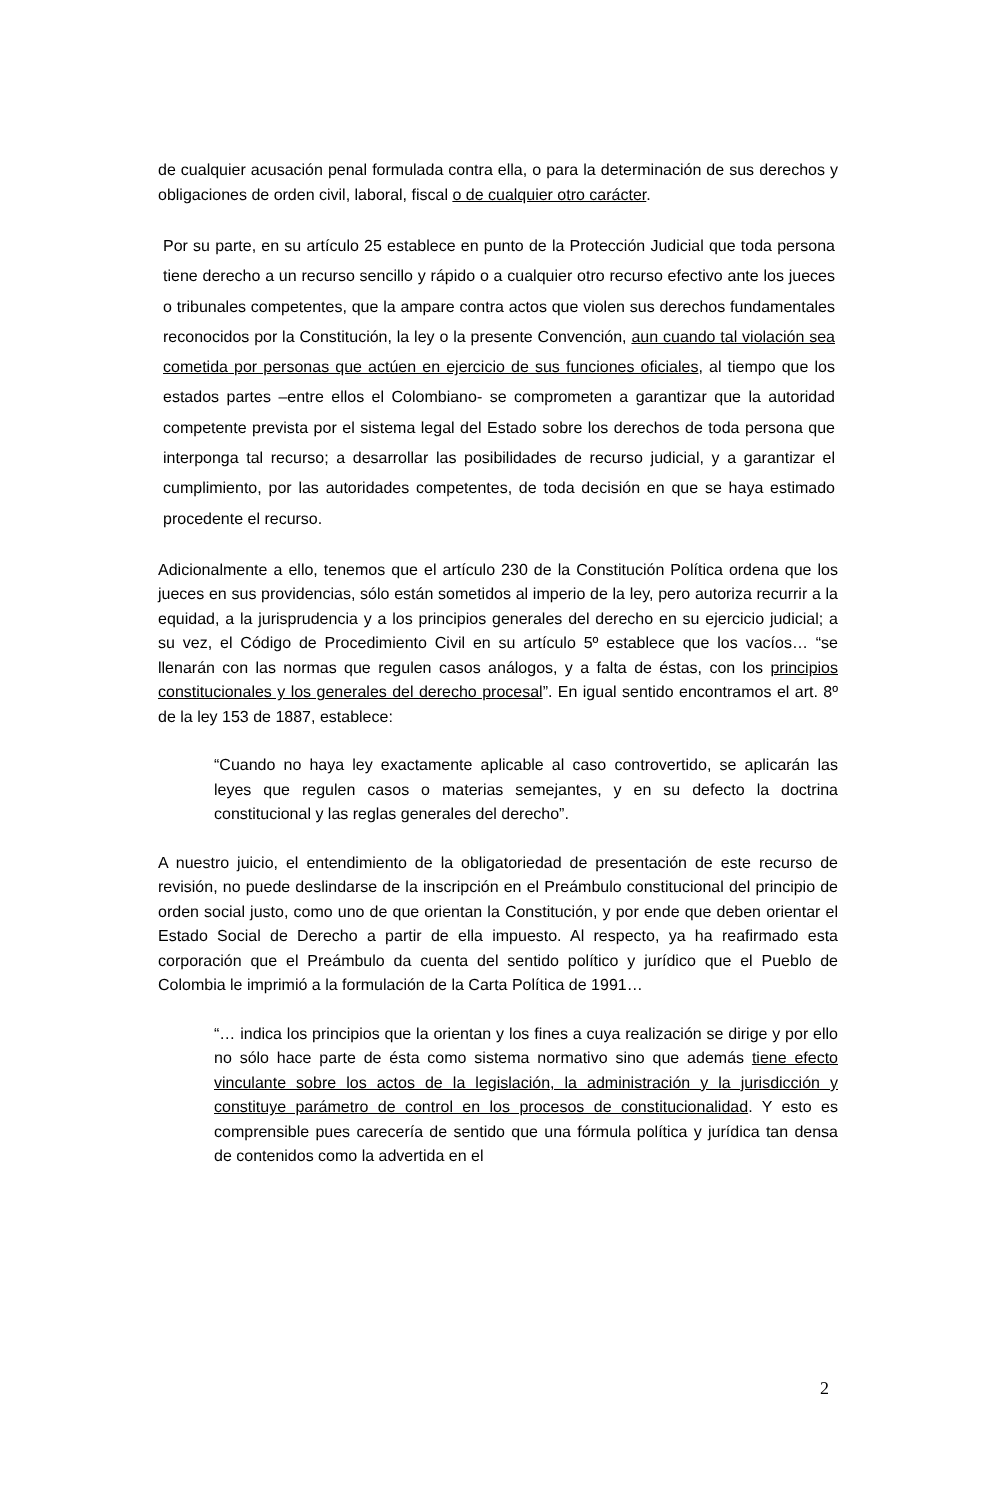de cualquier acusación penal formulada contra ella, o para la determinación de sus derechos y obligaciones de orden civil, laboral, fiscal o de cualquier otro carácter.
Por su parte, en su artículo 25 establece en punto de la Protección Judicial que toda persona tiene derecho a un recurso sencillo y rápido o a cualquier otro recurso efectivo ante los jueces o tribunales competentes, que la ampare contra actos que violen sus derechos fundamentales reconocidos por la Constitución, la ley o la presente Convención, aun cuando tal violación sea cometida por personas que actúen en ejercicio de sus funciones oficiales, al tiempo que los estados partes –entre ellos el Colombiano- se comprometen a garantizar que la autoridad competente prevista por el sistema legal del Estado sobre los derechos de toda persona que interponga tal recurso; a desarrollar las posibilidades de recurso judicial, y a garantizar el cumplimiento, por las autoridades competentes, de toda decisión en que se haya estimado procedente el recurso.
Adicionalmente a ello, tenemos que el artículo 230 de la Constitución Política ordena que los jueces en sus providencias, sólo están sometidos al imperio de la ley, pero autoriza recurrir a la equidad, a la jurisprudencia y a los principios generales del derecho en su ejercicio judicial; a su vez, el Código de Procedimiento Civil en su artículo 5º establece que los vacíos… “se llenarán con las normas que regulen casos análogos, y a falta de éstas, con los principios constitucionales y los generales del derecho procesal”. En igual sentido encontramos el art. 8º de la ley 153 de 1887, establece:
“Cuando no haya ley exactamente aplicable al caso controvertido, se aplicarán las leyes que regulen casos o materias semejantes, y en su defecto la doctrina constitucional y las reglas generales del derecho”.
A nuestro juicio, el entendimiento de la obligatoriedad de presentación de este recurso de revisión, no puede deslindarse de la inscripción en el Preámbulo constitucional del principio de orden social justo, como uno de que orientan la Constitución, y por ende que deben orientar el Estado Social de Derecho a partir de ella impuesto. Al respecto, ya ha reafirmado esta corporación que el Preámbulo da cuenta del sentido político y jurídico que el Pueblo de Colombia le imprimió a la formulación de la Carta Política de 1991…
“… indica los principios que la orientan y los fines a cuya realización se dirige y por ello no sólo hace parte de ésta como sistema normativo sino que además tiene efecto vinculante sobre los actos de la legislación, la administración y la jurisdicción y constituye parámetro de control en los procesos de constitucionalidad. Y esto es comprensible pues carecería de sentido que una fórmula política y jurídica tan densa de contenidos como la advertida en el
2